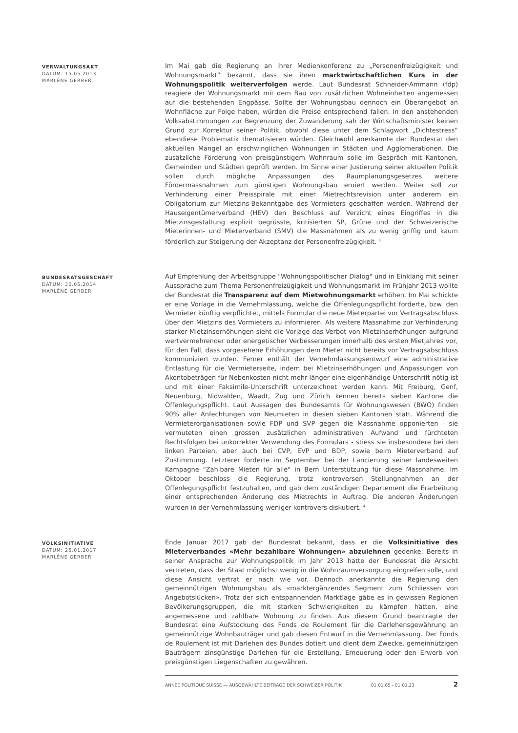VERWALTUNGSAKT
DATUM: 15.05.2013
MARLÈNE GERBER
Im Mai gab die Regierung an ihrer Medienkonferenz zu „Personenfreizügigkeit und Wohnungsmarkt“ bekannt, dass sie ihren marktwirtschaftlichen Kurs in der Wohnungspolitik weiterverfolgen werde. Laut Bundesrat Schneider-Ammann (fdp) reagiere der Wohnungsmarkt mit dem Bau von zusätzlichen Wohneinheiten angemessen auf die bestehenden Engpässe. Sollte der Wohnungsbau dennoch ein Überangebot an Wohnfläche zur Folge haben, würden die Preise entsprechend fallen. In den anstehenden Volksabstimmungen zur Begrenzung der Zuwanderung sah der Wirtschaftsminister keinen Grund zur Korrektur seiner Politik, obwohl diese unter dem Schlagwort „Dichtestress“ ebendiese Problematik thematisieren würden. Gleichwohl anerkannte der Bundesrat den aktuellen Mangel an erschwinglichen Wohnungen in Städten und Agglomerationen. Die zusätzliche Förderung von preisgünstigem Wohnraum solle im Gespräch mit Kantonen, Gemeinden und Städten geprüft werden. Im Sinne einer Justierung seiner aktuellen Politik sollen durch mögliche Anpassungen des Raumplanungsgesetzes weitere Fördermassnahmen zum günstigen Wohnungsbau eruiert werden. Weiter soll zur Verhinderung einer Preisspirale mit einer Mietrechtsrevision unter anderem ein Obligatorium zur Mietzins-Bekanntgabe des Vormieters geschaffen werden. Während der Hauseigentümerverband (HEV) den Beschluss auf Verzicht eines Eingriffes in die Mietzinsgestaltung explizit begrüsste, kritisierten SP, Grüne und der Schweizerische Mieterinnen- und Mieterverband (SMV) die Massnahmen als zu wenig griffig und kaum förderlich zur Steigerung der Akzeptanz der Personenfreizügigkeit. <sup>3</sup>
BUNDESRATSGESCHÄFT
DATUM: 30.05.2014
MARLÈNE GERBER
Auf Empfehlung der Arbeitsgruppe "Wohnungspolitischer Dialog" und in Einklang mit seiner Aussprache zum Thema Personenfreizügigkeit und Wohnungsmarkt im Frühjahr 2013 wollte der Bundesrat die Transparenz auf dem Mietwohnungsmarkt erhöhen. Im Mai schickte er eine Vorlage in die Vernehmlassung, welche die Offenlegungspflicht forderte, bzw. den Vermieter künftig verpflichtet, mittels Formular die neue Mieterpartei vor Vertragsabschluss über den Mietzins des Vormieters zu informieren. Als weitere Massnahme zur Verhinderung starker Mietzinserhöhungen sieht die Vorlage das Verbot von Mietzinserhöhungen aufgrund wertvermehrender oder energetischer Verbesserungen innerhalb des ersten Mietjahres vor, für den Fall, dass vorgesehene Erhöhungen dem Mieter nicht bereits vor Vertragsabschluss kommuniziert wurden. Ferner enthält der Vernehmlassungsentwurf eine administrative Entlastung für die Vermieterseite, indem bei Mietzinserhöhungen und Anpassungen von Akontobeträgen für Nebenkosten nicht mehr länger eine eigenhändige Unterschrift nötig ist und mit einer Faksimile-Unterschrift unterzeichnet werden kann. Mit Freiburg, Genf, Neuenburg, Nidwalden, Waadt, Zug und Zürich kennen bereits sieben Kantone die Offenlegungspflicht. Laut Aussagen des Bundesamts für Wohnungswesen (BWO) finden 90% aller Anfechtungen von Neumieten in diesen sieben Kantonen statt. Während die Vermieterorganisationen sowie FDP und SVP gegen die Massnahme opponierten - sie vermuteten einen grossen zusätzlichen administrativen Aufwand und fürchteten Rechtsfolgen bei unkorrekter Verwendung des Formulars - stiess sie insbesondere bei den linken Parteien, aber auch bei CVP, EVP und BDP, sowie beim Mieterverband auf Zustimmung. Letzterer forderte im September bei der Lancierung seiner landesweiten Kampagne "Zahlbare Mieten für alle" in Bern Unterstützung für diese Massnahme. Im Oktober beschloss die Regierung, trotz kontroversen Stellungnahmen an der Offenlegungspflicht festzuhalten, und gab dem zuständigen Departement die Erarbeitung einer entsprechenden Änderung des Mietrechts in Auftrag. Die anderen Änderungen wurden in der Vernehmlassung weniger kontrovers diskutiert. <sup>4</sup>
VOLKSINITIATIVE
DATUM: 25.01.2017
MARLÈNE GERBER
Ende Januar 2017 gab der Bundesrat bekannt, dass er die Volksinitiative des Mieterverbandes «Mehr bezahlbare Wohnungen» abzulehnen gedenke. Bereits in seiner Ansprache zur Wohnungspolitik im Jahr 2013 hatte der Bundesrat die Ansicht vertreten, dass der Staat möglichst wenig in die Wohnraumversorgung eingreifen solle, und diese Ansicht vertrat er nach wie vor. Dennoch anerkannte die Regierung den gemeinnützigen Wohnungsbau als «marktergänzendes Segment zum Schliessen von Angebotslücken». Trotz der sich entspannenden Marktlage gäbe es in gewissen Regionen Bevölkerungsgruppen, die mit starken Schwierigkeiten zu kämpfen hätten, eine angemessene und zahlbare Wohnung zu finden. Aus diesem Grund beantragte der Bundesrat eine Aufstockung des Fonds de Roulement für die Darlehensgewährung an gemeinnützige Wohnbauträger und gab diesen Entwurf in die Vernehmlassung. Der Fonds de Roulement ist mit Darlehen des Bundes dotiert und dient dem Zwecke, gemeinnützigen Bauträgern zinsgünstige Darlehen für die Erstellung, Erneuerung oder den Erwerb von preisgünstigen Liegenschaften zu gewähren.
ANNÉE POLITIQUE SUISSE — AUSGEWÄHLTE BEITRÄGE DER SCHWEIZER POLITIK 01.01.65 - 01.01.23 2